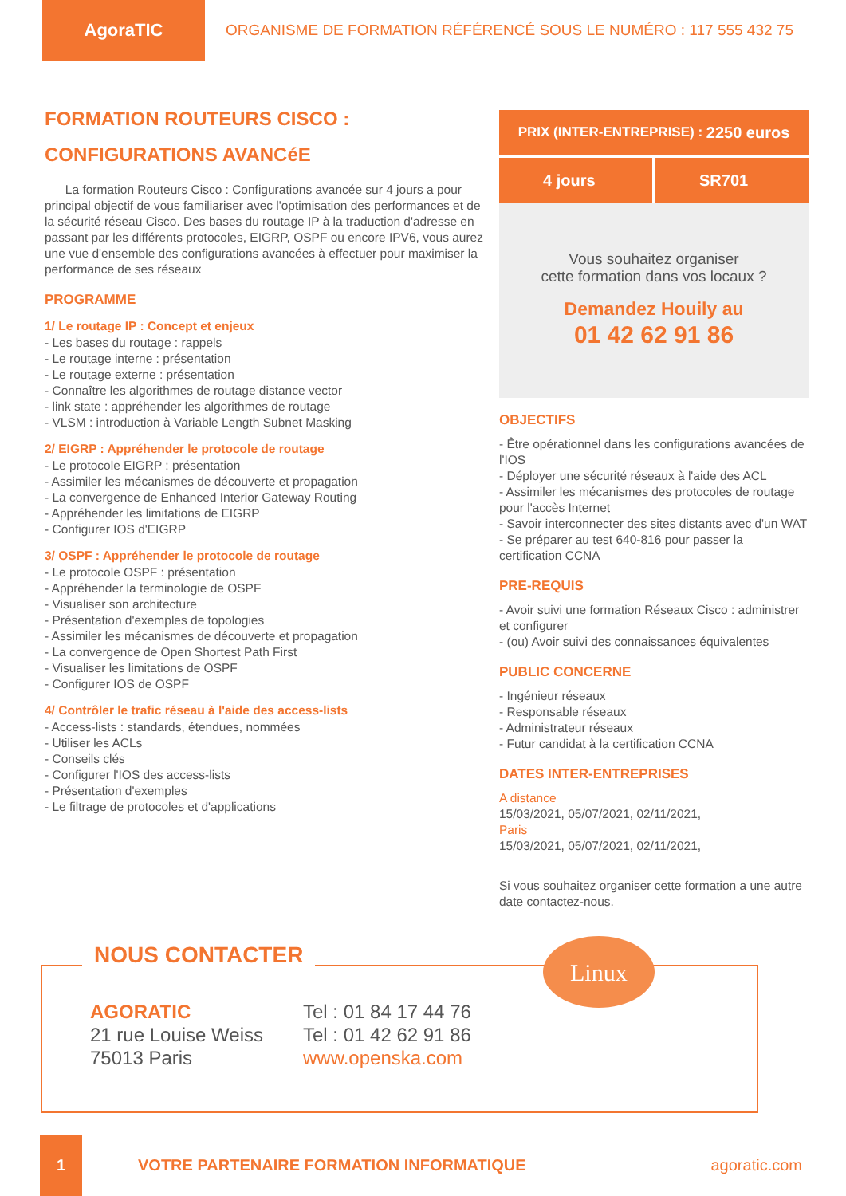AgoraTIC
ORGANISME DE FORMATION RÉFÉRENCÉ SOUS LE NUMÉRO : 117 555 432 75
FORMATION ROUTEURS CISCO :
CONFIGURATIONS AVANCéE
La formation Routeurs Cisco : Configurations avancée sur 4 jours a pour principal objectif de vous familiariser avec l'optimisation des performances et de la sécurité réseau Cisco. Des bases du routage IP à la traduction d'adresse en passant par les différents protocoles, EIGRP, OSPF ou encore IPV6, vous aurez une vue d'ensemble des configurations avancées à effectuer pour maximiser la performance de ses réseaux
PROGRAMME
1/ Le routage IP : Concept et enjeux
- Les bases du routage : rappels
- Le routage interne : présentation
- Le routage externe : présentation
- Connaître les algorithmes de routage distance vector
- link state : appréhender les algorithmes de routage
- VLSM : introduction à Variable Length Subnet Masking
2/ EIGRP : Appréhender le protocole de routage
- Le protocole EIGRP : présentation
- Assimiler les mécanismes de découverte et propagation
- La convergence de Enhanced Interior Gateway Routing
- Appréhender les limitations de EIGRP
- Configurer IOS d'EIGRP
3/ OSPF : Appréhender le protocole de routage
- Le protocole OSPF : présentation
- Appréhender la terminologie de OSPF
- Visualiser son architecture
- Présentation d'exemples de topologies
- Assimiler les mécanismes de découverte et propagation
- La convergence de Open Shortest Path First
- Visualiser les limitations de OSPF
- Configurer IOS de OSPF
4/ Contrôler le trafic réseau à l'aide des access-lists
- Access-lists : standards, étendues, nommées
- Utiliser les ACLs
- Conseils clés
- Configurer l'IOS des access-lists
- Présentation d'exemples
- Le filtrage de protocoles et d'applications
PRIX (INTER-ENTREPRISE) : 2250 euros
4 jours SR701
Vous souhaitez organiser
cette formation dans vos locaux ?
Demandez Houily au
01 42 62 91 86
OBJECTIFS
- Être opérationnel dans les configurations avancées de l'IOS
- Déployer une sécurité réseaux à l'aide des ACL
- Assimiler les mécanismes des protocoles de routage pour l'accès Internet
- Savoir interconnecter des sites distants avec d'un WAT
- Se préparer au test 640-816 pour passer la certification CCNA
PRE-REQUIS
- Avoir suivi une formation Réseaux Cisco : administrer et configurer
- (ou) Avoir suivi des connaissances équivalentes
PUBLIC CONCERNE
- Ingénieur réseaux
- Responsable réseaux
- Administrateur réseaux
- Futur candidat à la certification CCNA
DATES INTER-ENTREPRISES
A distance
15/03/2021, 05/07/2021, 02/11/2021,
Paris
15/03/2021, 05/07/2021, 02/11/2021,
Si vous souhaitez organiser cette formation a une autre date contactez-nous.
NOUS CONTACTER
AGORATIC
21 rue Louise Weiss
75013 Paris
Tel : 01 84 17 44 76
Tel : 01 42 62 91 86
www.openska.com
Linux
1
VOTRE PARTENAIRE FORMATION INFORMATIQUE
agoratic.com